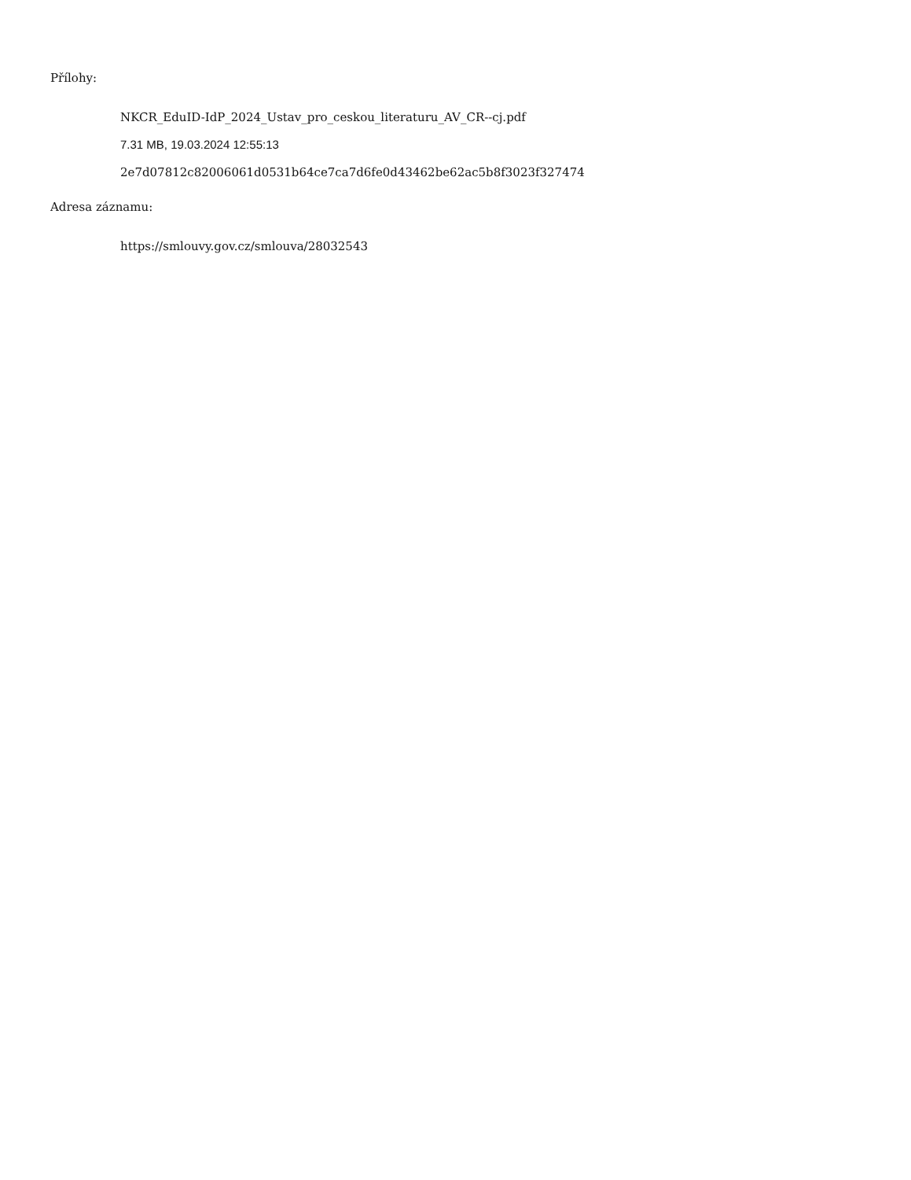Přílohy:
NKCR_EduID-IdP_2024_Ustav_pro_ceskou_literaturu_AV_CR--cj.pdf
7.31 MB, 19.03.2024 12:55:13
2e7d07812c82006061d0531b64ce7ca7d6fe0d43462be62ac5b8f3023f327474
Adresa záznamu:
https://smlouvy.gov.cz/smlouva/28032543